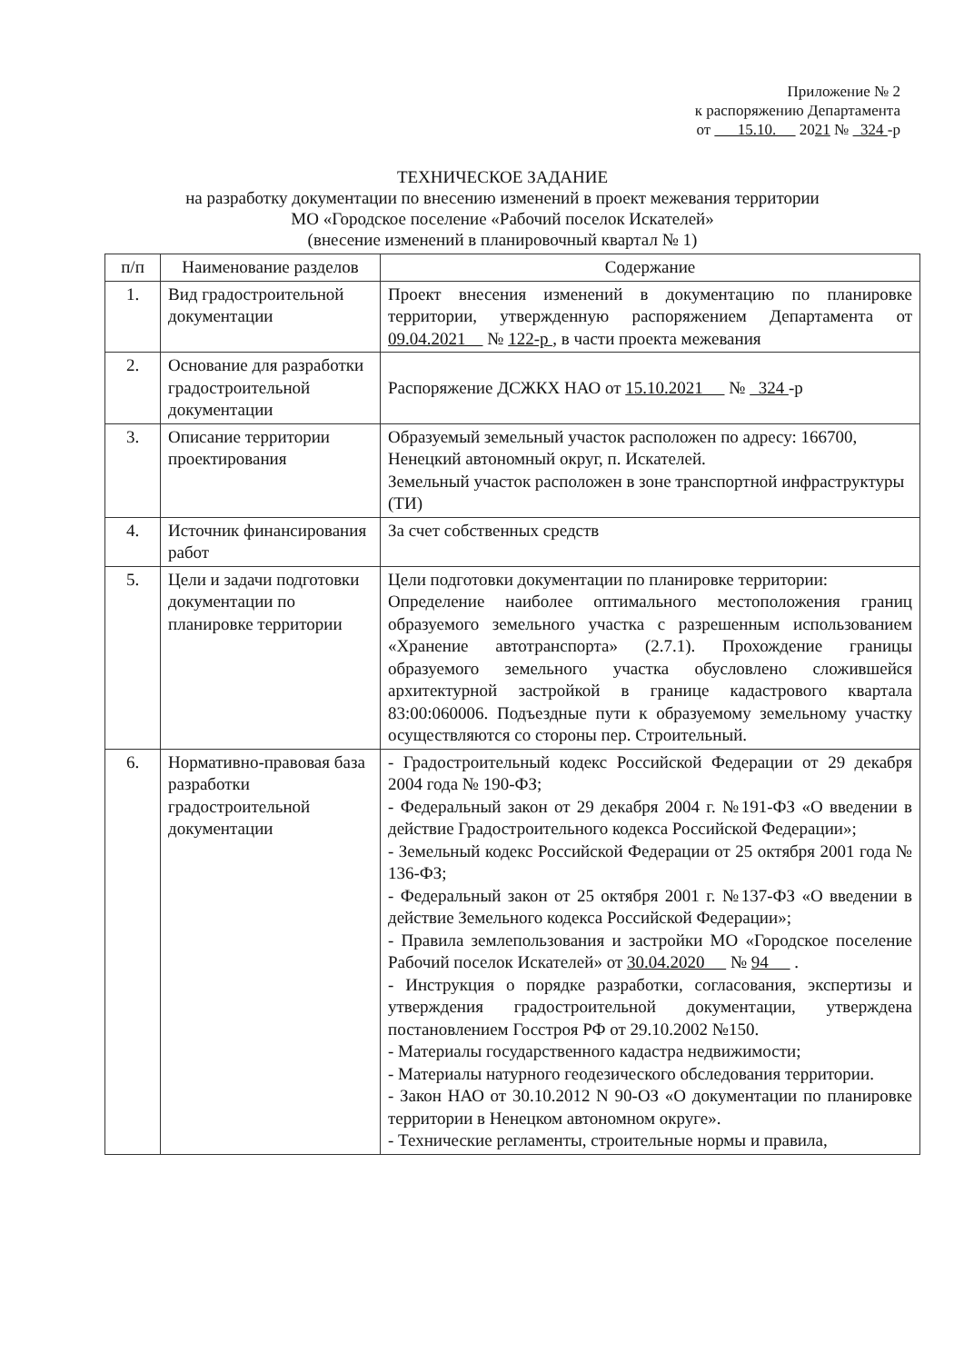Приложение № 2
к распоряжению Департамента
от 15.10. 2021 № 324 -р
ТЕХНИЧЕСКОЕ ЗАДАНИЕ
на разработку документации по внесению изменений в проект межевания территории
МО «Городское поселение «Рабочий поселок Искателей»
(внесение изменений в планировочный квартал № 1)
| п/п | Наименование разделов | Содержание |
| --- | --- | --- |
| 1. | Вид градостроительной документации | Проект внесения изменений в документацию по планировке территории, утвержденную распоряжением Департамента от 09.04.2021 № 122-р , в части проекта межевания |
| 2. | Основание для разработки градостроительной документации | Распоряжение ДСЖКХ НАО от 15.10.2021 № 324 -р |
| 3. | Описание территории проектирования | Образуемый земельный участок расположен по адресу: 166700, Ненецкий автономный округ, п. Искателей. Земельный участок расположен в зоне транспортной инфраструктуры (ТИ) |
| 4. | Источник финансирования работ | За счет собственных средств |
| 5. | Цели и задачи подготовки документации по планировке территории | Цели подготовки документации по планировке территории: Определение наиболее оптимального местоположения границ образуемого земельного участка с разрешенным использованием «Хранение автотранспорта» (2.7.1). Прохождение границы образуемого земельного участка обусловлено сложившейся архитектурной застройкой в границе кадастрового квартала 83:00:060006. Подъездные пути к образуемому земельному участку осуществляются со стороны пер. Строительный. |
| 6. | Нормативно-правовая база разработки градостроительной документации | - Градостроительный кодекс Российской Федерации от 29 декабря 2004 года № 190-ФЗ; - Федеральный закон от 29 декабря 2004 г. №191-ФЗ «О введении в действие Градостроительного кодекса Российской Федерации»; - Земельный кодекс Российской Федерации от 25 октября 2001 года № 136-ФЗ; - Федеральный закон от 25 октября 2001 г. №137-ФЗ «О введении в действие Земельного кодекса Российской Федерации»; - Правила землепользования и застройки МО «Городское поселение Рабочий поселок Искателей» от 30.04.2020 № 94 . - Инструкция о порядке разработки, согласования, экспертизы и утверждения градостроительной документации, утверждена постановлением Госстроя РФ от 29.10.2002 №150. - Материалы государственного кадастра недвижимости; - Материалы натурного геодезического обследования территории. - Закон НАО от 30.10.2012 N 90-ОЗ «О документации по планировке территории в Ненецком автономном округе». - Технические регламенты, строительные нормы и правила, |